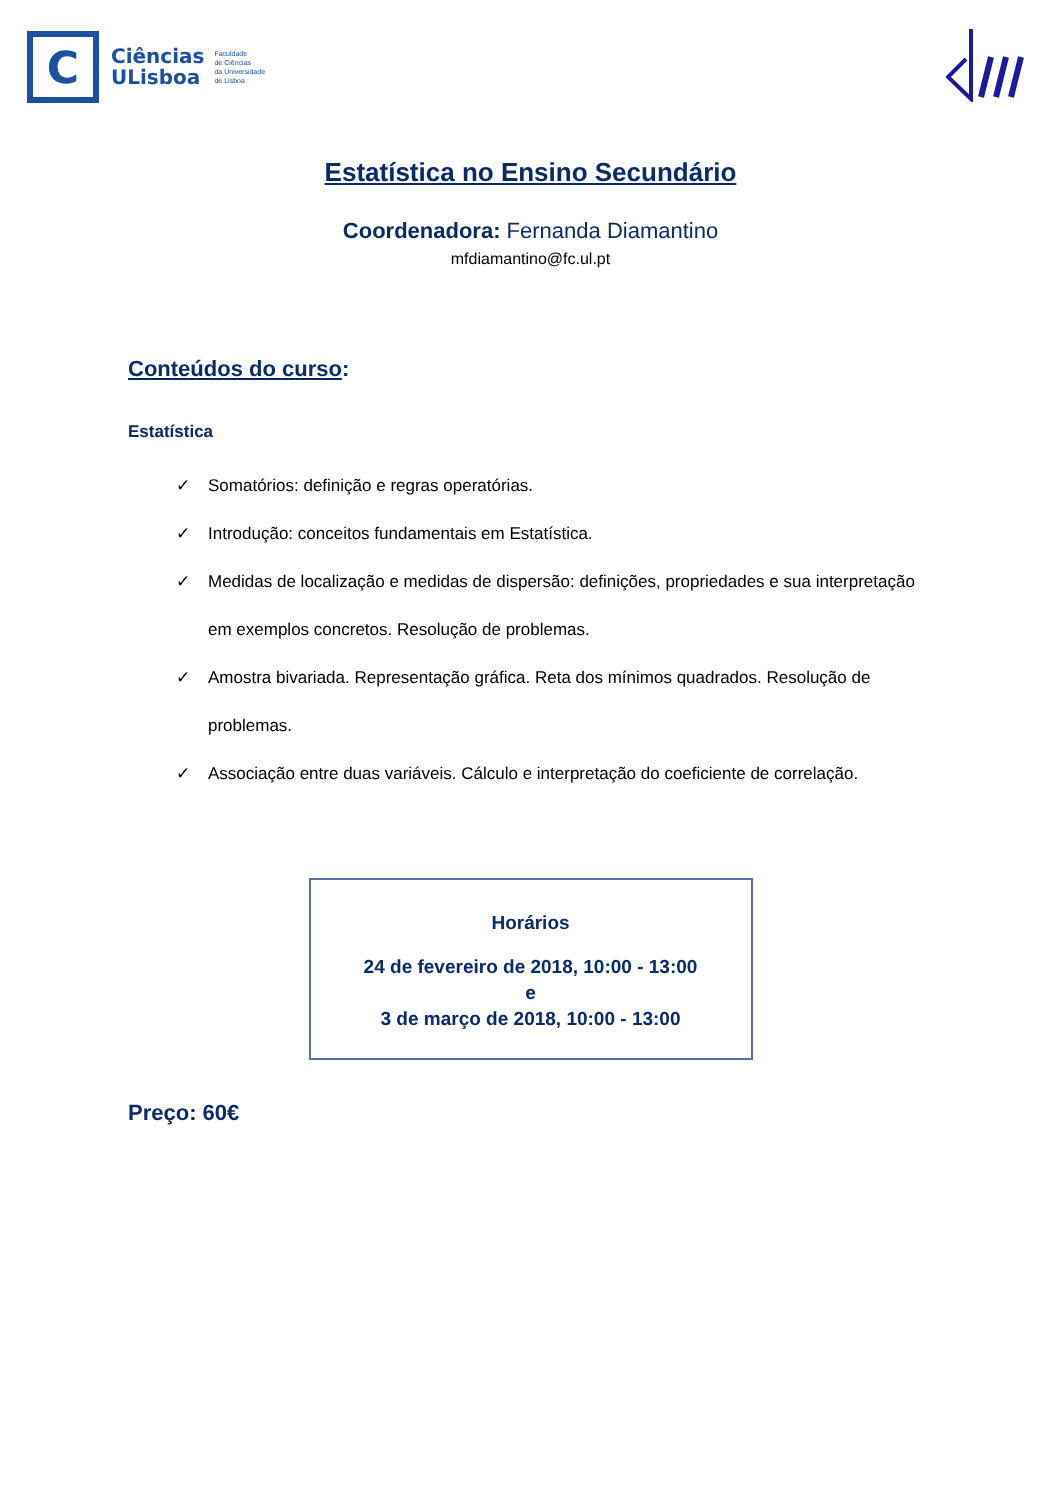C
Ciências
ULisboa
Faculdade
de Ciências
da Universidade
de Lisboa
Estatística no Ensino Secundário
Coordenadora: Fernanda Diamantino
mfdiamantino@fc.ul.pt
Conteúdos do curso:
Estatística
✓ Somatórios: definição e regras operatórias.
✓ Introdução: conceitos fundamentais em Estatística.
✓ Medidas de localização e medidas de dispersão: definições, propriedades e sua interpretação em exemplos concretos. Resolução de problemas.
✓ Amostra bivariada. Representação gráfica. Reta dos mínimos quadrados. Resolução de problemas.
✓ Associação entre duas variáveis. Cálculo e interpretação do coeficiente de correlação.
Horários
24 de fevereiro de 2018, 10:00 - 13:00
e
3 de março de 2018, 10:00 - 13:00
Preço: 60€